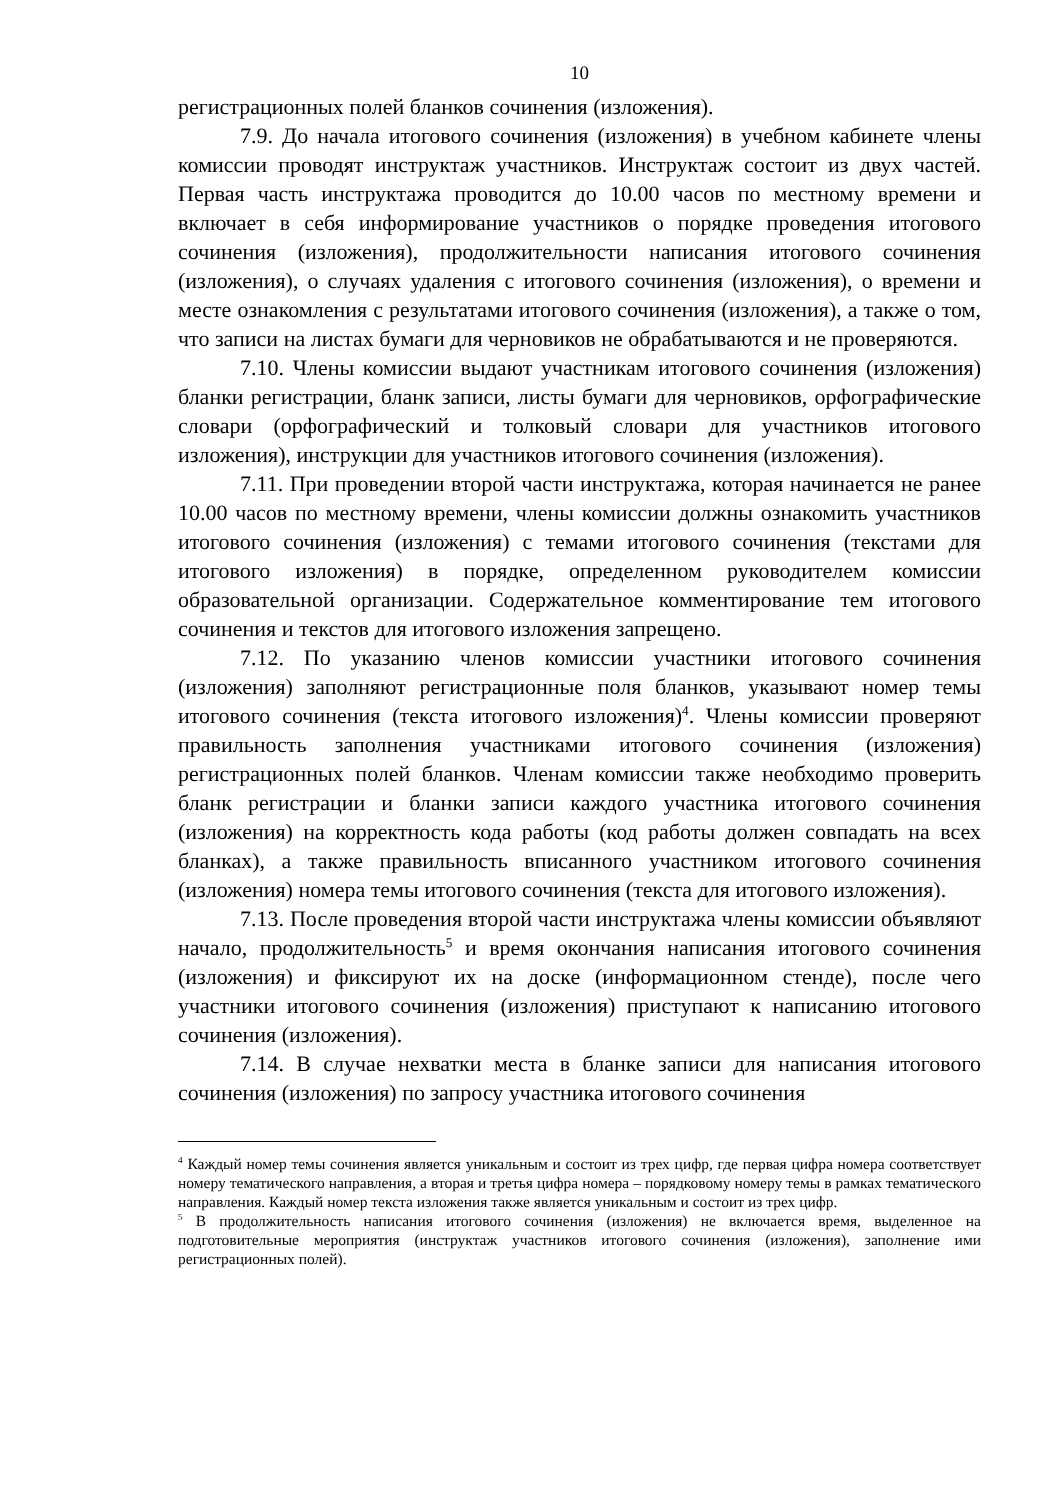10
регистрационных полей бланков сочинения (изложения).
7.9. До начала итогового сочинения (изложения) в учебном кабинете члены комиссии проводят инструктаж участников. Инструктаж состоит из двух частей. Первая часть инструктажа проводится до 10.00 часов по местному времени и включает в себя информирование участников о порядке проведения итогового сочинения (изложения), продолжительности написания итогового сочинения (изложения), о случаях удаления с итогового сочинения (изложения), о времени и месте ознакомления с результатами итогового сочинения (изложения), а также о том, что записи на листах бумаги для черновиков не обрабатываются и не проверяются.
7.10. Члены комиссии выдают участникам итогового сочинения (изложения) бланки регистрации, бланк записи, листы бумаги для черновиков, орфографические словари (орфографический и толковый словари для участников итогового изложения), инструкции для участников итогового сочинения (изложения).
7.11. При проведении второй части инструктажа, которая начинается не ранее 10.00 часов по местному времени, члены комиссии должны ознакомить участников итогового сочинения (изложения) с темами итогового сочинения (текстами для итогового изложения) в порядке, определенном руководителем комиссии образовательной организации. Содержательное комментирование тем итогового сочинения и текстов для итогового изложения запрещено.
7.12. По указанию членов комиссии участники итогового сочинения (изложения) заполняют регистрационные поля бланков, указывают номер темы итогового сочинения (текста итогового изложения)<sup>4</sup>. Члены комиссии проверяют правильность заполнения участниками итогового сочинения (изложения) регистрационных полей бланков. Членам комиссии также необходимо проверить бланк регистрации и бланки записи каждого участника итогового сочинения (изложения) на корректность кода работы (код работы должен совпадать на всех бланках), а также правильность вписанного участником итогового сочинения (изложения) номера темы итогового сочинения (текста для итогового изложения).
7.13. После проведения второй части инструктажа члены комиссии объявляют начало, продолжительность<sup>5</sup> и время окончания написания итогового сочинения (изложения) и фиксируют их на доске (информационном стенде), после чего участники итогового сочинения (изложения) приступают к написанию итогового сочинения (изложения).
7.14. В случае нехватки места в бланке записи для написания итогового сочинения (изложения) по запросу участника итогового сочинения
<sup>4</sup> Каждый номер темы сочинения является уникальным и состоит из трех цифр, где первая цифра номера соответствует номеру тематического направления, а вторая и третья цифра номера – порядковому номеру темы в рамках тематического направления. Каждый номер текста изложения также является уникальным и состоит из трех цифр.
<sup>5</sup> В продолжительность написания итогового сочинения (изложения) не включается время, выделенное на подготовительные мероприятия (инструктаж участников итогового сочинения (изложения), заполнение ими регистрационных полей).